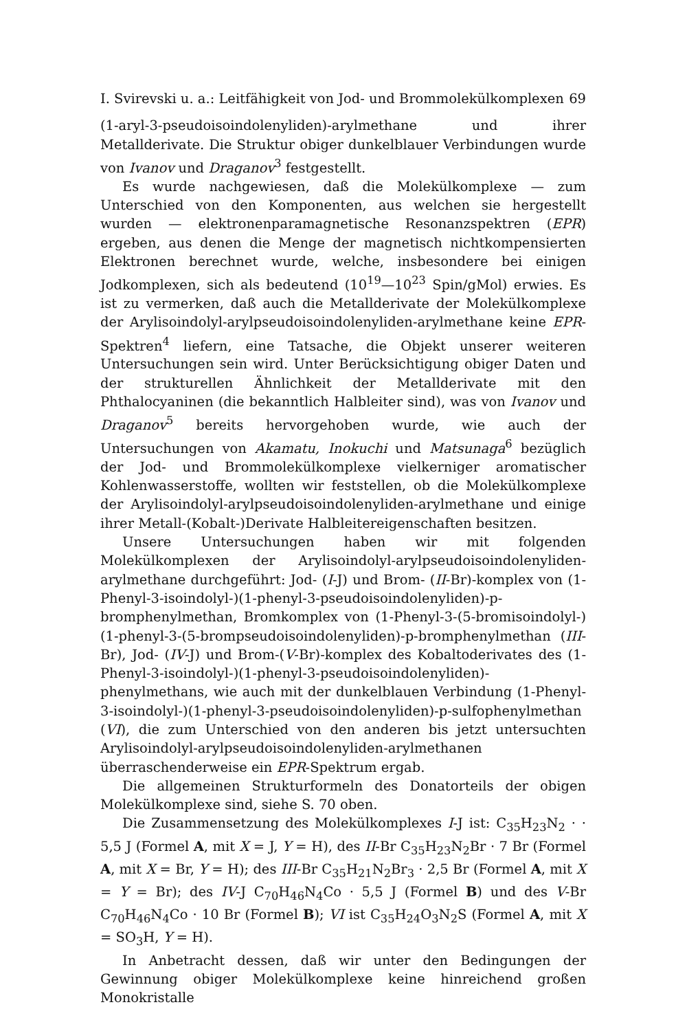I. Svirevski u. a.: Leitfähigkeit von Jod- und Brommolekülkomplexen 69
(1-aryl-3-pseudoisoindolenyliden)-arylmethane und ihrer Metallderivate. Die Struktur obiger dunkelblauer Verbindungen wurde von Ivanov und Draganov<sup>3</sup> festgestellt.
Es wurde nachgewiesen, daß die Molekülkomplexe — zum Unterschied von den Komponenten, aus welchen sie hergestellt wurden — elektronenparamagnetische Resonanzspektren (EPR) ergeben, aus denen die Menge der magnetisch nichtkompensierten Elektronen berechnet wurde, welche, insbesondere bei einigen Jodkomplexen, sich als bedeutend (10<sup>19</sup>—10<sup>23</sup> Spin/gMol) erwies. Es ist zu vermerken, daß auch die Metallderivate der Molekülkomplexe der Arylisoindolyl-arylpseudoisoindolenyliden-arylmethane keine EPR-Spektren<sup>4</sup> liefern, eine Tatsache, die Objekt unserer weiteren Untersuchungen sein wird. Unter Berücksichtigung obiger Daten und der strukturellen Ähnlichkeit der Metallderivate mit den Phthalocyaninen (die bekanntlich Halbleiter sind), was von Ivanov und Draganov<sup>5</sup> bereits hervorgehoben wurde, wie auch der Untersuchungen von Akamatu, Inokuchi und Matsunaga<sup>6</sup> bezüglich der Jod- und Brommolekülkomplexe vielkerniger aromatischer Kohlenwasserstoffe, wollten wir feststellen, ob die Molekülkomplexe der Arylisoindolyl-arylpseudoisoindolenyliden-arylmethane und einige ihrer Metall-(Kobalt-)Derivate Halbleitereigenschaften besitzen.
Unsere Untersuchungen haben wir mit folgenden Molekülkomplexen der Arylisoindolyl-arylpseudoisoindolenyliden-arylmethane durchgeführt: Jod- (I-J) und Brom- (II-Br)-komplex von (1-Phenyl-3-isoindolyl-)(1-phenyl-3-pseudoisoindolenyliden)-p-bromphenylmethan, Bromkomplex von (1-Phenyl-3-(5-bromisoindolyl-)(1-phenyl-3-(5-brompseudoisoindolenyliden)-p-bromphenylmethan (III-Br), Jod- (IV-J) und Brom-(V-Br)-komplex des Kobaltoderivates des (1-Phenyl-3-isoindolyl-)(1-phenyl-3-pseudoisoindolenyliden)-phenylmethans, wie auch mit der dunkelblauen Verbindung (1-Phenyl-3-isoindolyl-)(1-phenyl-3-pseudoisoindolenyliden)-p-sulfophenylmethan (VI), die zum Unterschied von den anderen bis jetzt untersuchten Arylisoindolyl-arylpseudoisoindolenyliden-arylmethanen überraschenderweise ein EPR-Spektrum ergab.
Die allgemeinen Strukturformeln des Donatorteils der obigen Molekülkomplexe sind, siehe S. 70 oben.
Die Zusammensetzung des Molekülkomplexes I-J ist: C<sub>35</sub>H<sub>23</sub>N<sub>2</sub> · · 5,5 J (Formel A, mit X = J, Y = H), des II-Br C<sub>35</sub>H<sub>23</sub>N<sub>2</sub>Br · 7 Br (Formel A, mit X = Br, Y = H); des III-Br C<sub>35</sub>H<sub>21</sub>N<sub>2</sub>Br<sub>3</sub> · 2,5 Br (Formel A, mit X = Y = Br); des IV-J C<sub>70</sub>H<sub>46</sub>N<sub>4</sub>Co · 5,5 J (Formel B) und des V-Br C<sub>70</sub>H<sub>46</sub>N<sub>4</sub>Co · 10 Br (Formel B); VI ist C<sub>35</sub>H<sub>24</sub>O<sub>3</sub>N<sub>2</sub>S (Formel A, mit X = SO<sub>3</sub>H, Y = H).
In Anbetracht dessen, daß wir unter den Bedingungen der Gewinnung obiger Molekülkomplexe keine hinreichend großen Monokristalle